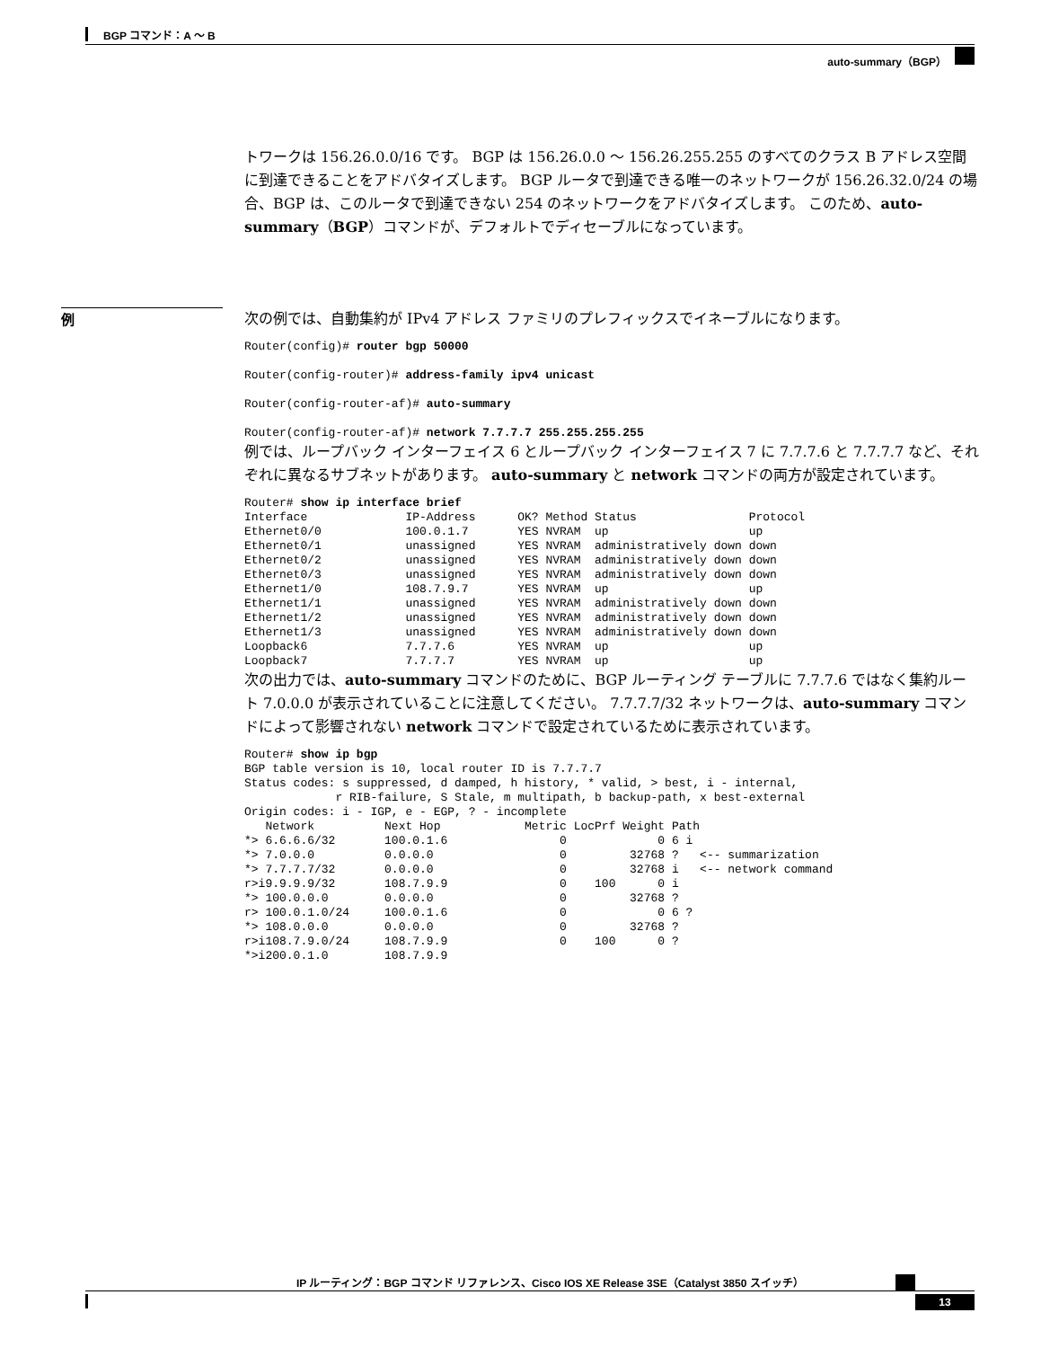BGP コマンド：A ～ B
auto-summary（BGP）
例
トワークは 156.26.0.0/16 です。 BGP は 156.26.0.0 ～ 156.26.255.255 のすべてのクラス B アドレス空間に到達できることをアドバタイズします。 BGP ルータで到達できる唯一のネットワークが 156.26.32.0/24 の場合、BGP は、このルータで到達できない 254 のネットワークをアドバタイズします。 このため、auto-summary（BGP）コマンドが、デフォルトでディセーブルになっています。
次の例では、自動集約が IPv4 アドレス ファミリのプレフィックスでイネーブルになります。
Router(config)# router bgp 50000
Router(config-router)# address-family ipv4 unicast
Router(config-router-af)# auto-summary
Router(config-router-af)# network 7.7.7.7 255.255.255.255
例では、ループバック インターフェイス 6 とループバック インターフェイス 7 に 7.7.7.6 と 7.7.7.7 など、それぞれに異なるサブネットがあります。 auto-summary と network コマンドの両方が設定されています。
Router# show ip interface brief
Interface              IP-Address      OK? Method Status                Protocol
Ethernet0/0            100.0.1.7       YES NVRAM  up                    up
Ethernet0/1            unassigned      YES NVRAM  administratively down down
Ethernet0/2            unassigned      YES NVRAM  administratively down down
Ethernet0/3            unassigned      YES NVRAM  administratively down down
Ethernet1/0            108.7.9.7       YES NVRAM  up                    up
Ethernet1/1            unassigned      YES NVRAM  administratively down down
Ethernet1/2            unassigned      YES NVRAM  administratively down down
Ethernet1/3            unassigned      YES NVRAM  administratively down down
Loopback6              7.7.7.6         YES NVRAM  up                    up
Loopback7              7.7.7.7         YES NVRAM  up                    up
次の出力では、auto-summary コマンドのために、BGP ルーティング テーブルに 7.7.7.6 ではなく集約ルート 7.0.0.0 が表示されていることに注意してください。 7.7.7.7/32 ネットワークは、auto-summary コマンドによって影響されない network コマンドで設定されているために表示されています。
Router# show ip bgp
BGP table version is 10, local router ID is 7.7.7.7
Status codes: s suppressed, d damped, h history, * valid, > best, i - internal,
             r RIB-failure, S Stale, m multipath, b backup-path, x best-external
Origin codes: i - IGP, e - EGP, ? - incomplete
   Network          Next Hop            Metric LocPrf Weight Path
*> 6.6.6.6/32       100.0.1.6                0             0 6 i
*> 7.0.0.0          0.0.0.0                  0         32768 ?   <-- summarization
*> 7.7.7.7/32       0.0.0.0                  0         32768 i   <-- network command
r>i9.9.9.9/32       108.7.9.9                0    100      0 i
*> 100.0.0.0        0.0.0.0                  0         32768 ?
r> 100.0.1.0/24     100.0.1.6                0             0 6 ?
*> 108.0.0.0        0.0.0.0                  0         32768 ?
r>i108.7.9.0/24     108.7.9.9                0    100      0 ?
*>i200.0.1.0        108.7.9.9
IP ルーティング：BGP コマンド リファレンス、Cisco IOS XE Release 3SE（Catalyst 3850 スイッチ）
13